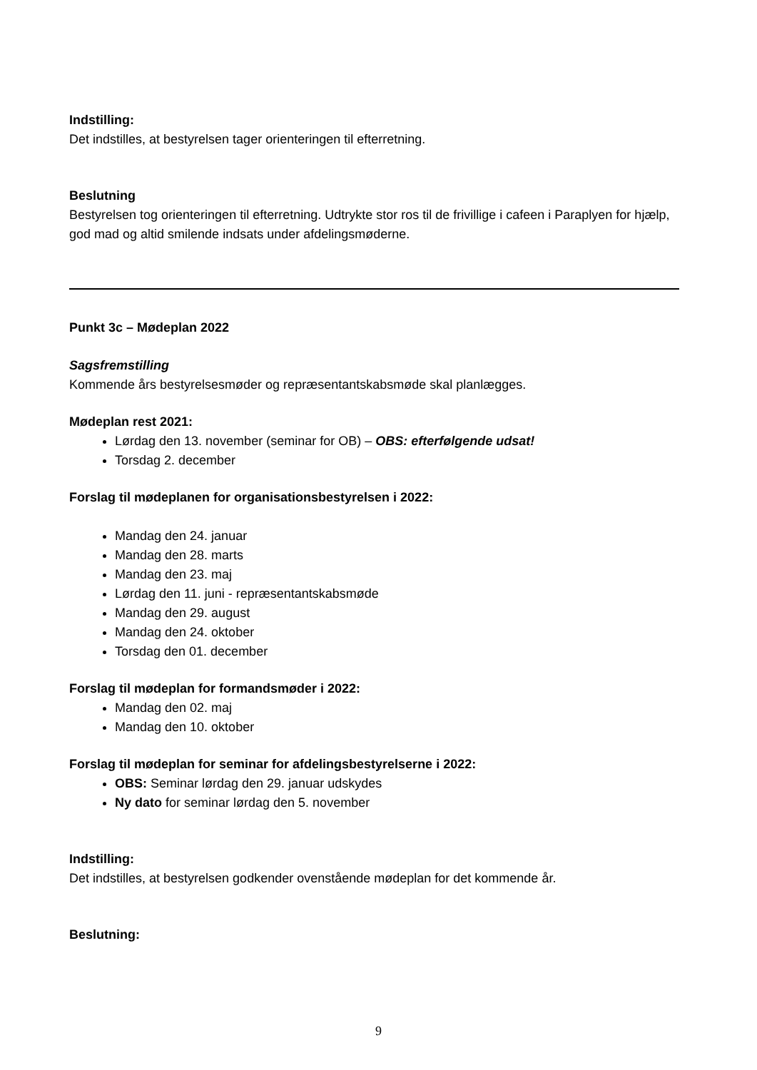Indstilling:
Det indstilles, at bestyrelsen tager orienteringen til efterretning.
Beslutning
Bestyrelsen tog orienteringen til efterretning. Udtrykte stor ros til de frivillige i cafeen i Paraplyen for hjælp, god mad og altid smilende indsats under afdelingsmøderne.
Punkt 3c – Mødeplan 2022
Sagsfremstilling
Kommende års bestyrelsesmøder og repræsentantskabsmøde skal planlægges.
Mødeplan rest 2021:
Lørdag den 13. november (seminar for OB) – OBS: efterfølgende udsat!
Torsdag 2. december
Forslag til mødeplanen for organisationsbestyrelsen i 2022:
Mandag den 24. januar
Mandag den 28. marts
Mandag den 23. maj
Lørdag den 11. juni - repræsentantskabsmøde
Mandag den 29. august
Mandag den 24. oktober
Torsdag den 01. december
Forslag til mødeplan for formandsmøder i 2022:
Mandag den 02. maj
Mandag den 10. oktober
Forslag til mødeplan for seminar for afdelingsbestyrelserne i 2022:
OBS: Seminar lørdag den 29. januar udskydes
Ny dato for seminar lørdag den 5. november
Indstilling:
Det indstilles, at bestyrelsen godkender ovenstående mødeplan for det kommende år.
Beslutning:
9